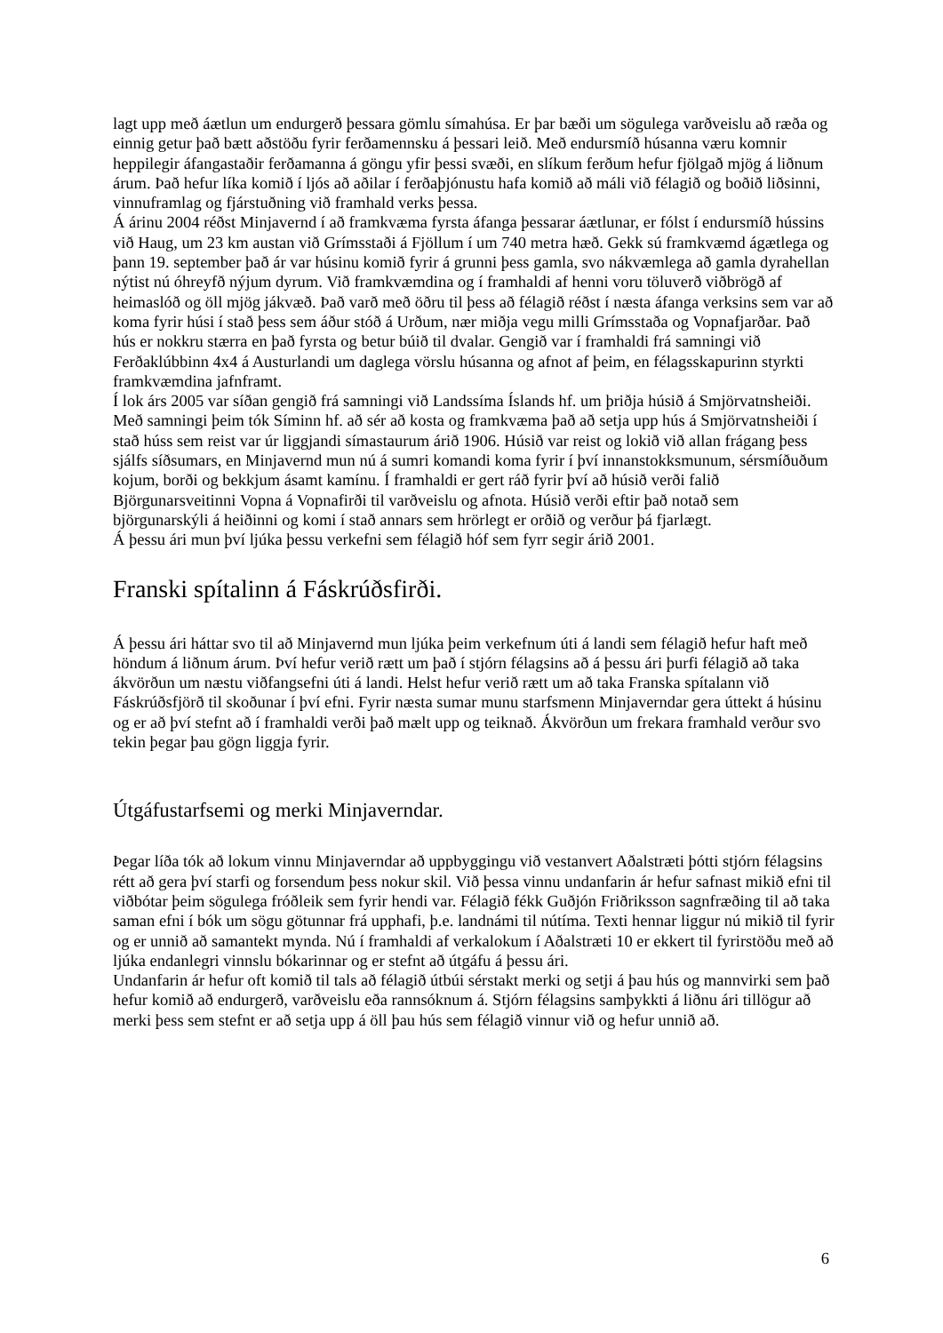lagt upp með áætlun um endurgerð þessara gömlu símahúsa. Er þar bæði um sögulega varðveislu að ræða og einnig getur það bætt aðstöðu fyrir ferðamennsku á þessari leið. Með endursmíð húsanna væru komnir heppilegir áfangastaðir ferðamanna á göngu yfir þessi svæði, en slíkum ferðum hefur fjölgað mjög á liðnum árum. Það hefur líka komið í ljós að aðilar í ferðaþjónustu hafa komið að máli við félagið og boðið liðsinni, vinnuframlag og fjárstuðning við framhald verks þessa.
Á árinu 2004 réðst Minjavernd í að framkvæma fyrsta áfanga þessarar áætlunar, er fólst í endursmíð hússins við Haug, um 23 km austan við Grímsstaði á Fjöllum í um 740 metra hæð. Gekk sú framkvæmd ágætlega og þann 19. september það ár var húsinu komið fyrir á grunni þess gamla, svo nákvæmlega að gamla dyrahellan nýtist nú óhreyfð nýjum dyrum. Við framkvæmdina og í framhaldi af henni voru töluverð viðbrögð af heimaslóð og öll mjög jákvæð. Það varð með öðru til þess að félagið réðst í næsta áfanga verksins sem var að koma fyrir húsi í stað þess sem áður stóð á Urðum, nær miðja vegu milli Grímsstaða og Vopnafjarðar. Það hús er nokkru stærra en það fyrsta og betur búið til dvalar. Gengið var í framhaldi frá samningi við Ferðaklúbbinn 4x4 á Austurlandi um daglega vörslu húsanna og afnot af þeim, en félagsskapurinn styrkti framkvæmdina jafnframt.
Í lok árs 2005 var síðan gengið frá samningi við Landssíma Íslands hf. um þriðja húsið á Smjörvatnsheiði. Með samningi þeim tók Síminn hf. að sér að kosta og framkvæma það að setja upp hús á Smjörvatnsheiði í stað húss sem reist var úr liggjandi símastaurum árið 1906. Húsið var reist og lokið við allan frágang þess sjálfs síðsumars, en Minjavernd mun nú á sumri komandi koma fyrir í því innanstokksmunum, sérsmíðuðum kojum, borði og bekkjum ásamt kamínu. Í framhaldi er gert ráð fyrir því að húsið verði falið Björgunarsveitinni Vopna á Vopnafirði til varðveislu og afnota. Húsið verði eftir það notað sem björgunarskýli á heiðinni og komi í stað annars sem hrörlegt er orðið og verður þá fjarlægt.
Á þessu ári mun því ljúka þessu verkefni sem félagið hóf sem fyrr segir árið 2001.
Franski spítalinn á Fáskrúðsfirði.
Á þessu ári háttar svo til að Minjavernd mun ljúka þeim verkefnum úti á landi sem félagið hefur haft með höndum á liðnum árum. Því hefur verið rætt um það í stjórn félagsins að á þessu ári þurfi félagið að taka ákvörðun um næstu viðfangsefni úti á landi. Helst hefur verið rætt um að taka Franska spítalann við Fáskrúðsfjörð til skoðunar í því efni. Fyrir næsta sumar munu starfsmenn Minjaverndar gera úttekt á húsinu og er að því stefnt að í framhaldi verði það mælt upp og teiknað. Ákvörðun um frekara framhald verður svo tekin þegar þau gögn liggja fyrir.
Útgáfustarfsemi og merki Minjaverndar.
Þegar líða tók að lokum vinnu Minjaverndar að uppbyggingu við vestanvert Aðalstræti þótti stjórn félagsins rétt að gera því starfi og forsendum þess nokur skil. Við þessa vinnu undanfarin ár hefur safnast mikið efni til viðbótar þeim sögulega fróðleik sem fyrir hendi var. Félagið fékk Guðjón Friðriksson sagnfræðing til að taka saman efni í bók um sögu götunnar frá upphafi, þ.e. landnámi til nútíma. Texti hennar liggur nú mikið til fyrir og er unnið að samantekt mynda. Nú í framhaldi af verkalokum í Aðalstræti 10 er ekkert til fyrirstöðu með að ljúka endanlegri vinnslu bókarinnar og er stefnt að útgáfu á þessu ári.
Undanfarin ár hefur oft komið til tals að félagið útbúi sérstakt merki og setji á þau hús og mannvirki sem það hefur komið að endurgerð, varðveislu eða rannsóknum á. Stjórn félagsins samþykkti á liðnu ári tillögur að merki þess sem stefnt er að setja upp á öll þau hús sem félagið vinnur við og hefur unnið að.
6